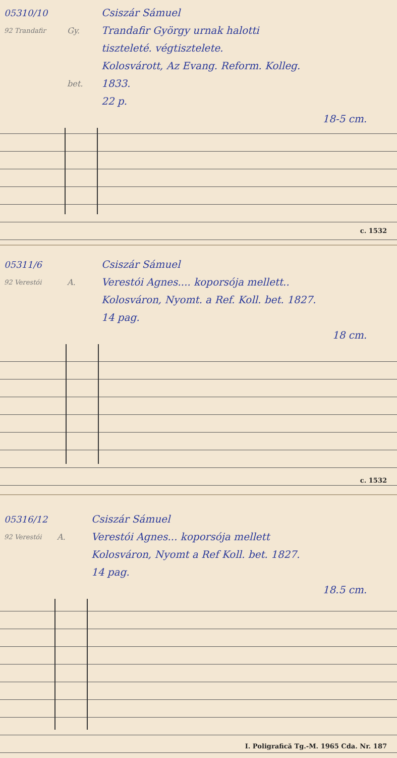05310/10 Csiszár Sámuel
92 Trandafir Gy. Trandafir György urnak halotti
tiszteleté. végtisztelete.
Kolosvárott, Az Evang. Reform. Kolleg.
bet. 1833.
22 p.
18-5 cm.
c. 1532
05311/6 Csiszár Sámuel
92 Verestói A. Verestói Agnes.... koporsója mellett..
Kolosváron, Nyomt. a Ref. Koll. bet. 1827.
14 pag.
18 cm.
c. 1532
05316/12 Csiszár Sámuel
92 Verestói A. Verestói Agnes... koporsója mellett
Kolosváron, Nyomt a Ref Koll. bet. 1827.
14 pag.
18.5 cm.
I. Poligrafică Tg.-M. 1965 Cda. Nr. 187